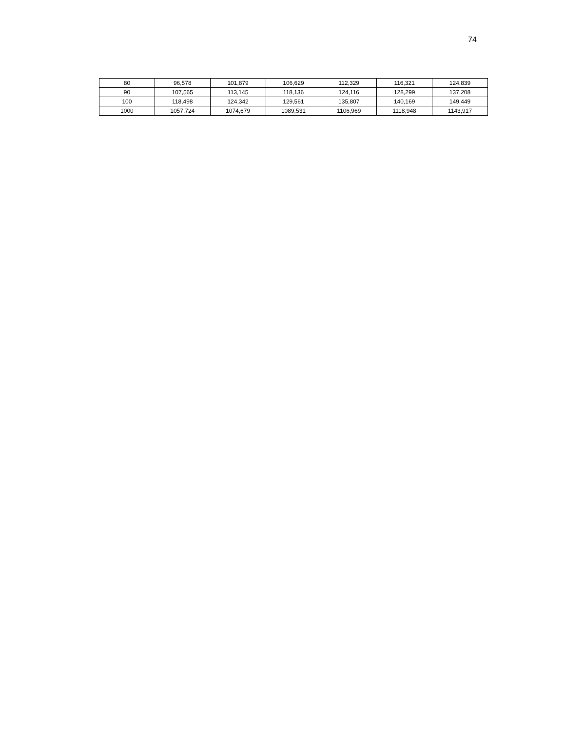74
| 80 | 96,578 | 101,879 | 106,629 | 112,329 | 116,321 | 124,839 |
| 90 | 107,565 | 113,145 | 118,136 | 124,116 | 128,299 | 137,208 |
| 100 | 118,498 | 124,342 | 129,561 | 135,807 | 140,169 | 149,449 |
| 1000 | 1057,724 | 1074,679 | 1089,531 | 1106,969 | 1118,948 | 1143,917 |